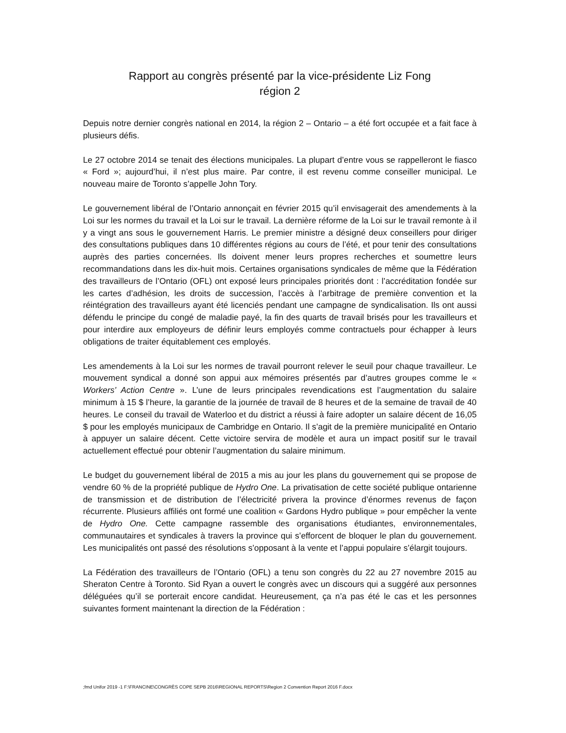Rapport au congrès présenté par la vice-présidente Liz Fong
région 2
Depuis notre dernier congrès national en 2014, la région 2 – Ontario – a été fort occupée et a fait face à plusieurs défis.
Le 27 octobre 2014 se tenait des élections municipales. La plupart d’entre vous se rappelleront le fiasco « Ford »; aujourd’hui, il n’est plus maire. Par contre, il est revenu comme conseiller municipal. Le nouveau maire de Toronto s’appelle John Tory.
Le gouvernement libéral de l’Ontario annonçait en février 2015 qu’il envisagerait des amendements à la Loi sur les normes du travail et la Loi sur le travail. La dernière réforme de la Loi sur le travail remonte à il y a vingt ans sous le gouvernement Harris. Le premier ministre a désigné deux conseillers pour diriger des consultations publiques dans 10 différentes régions au cours de l’été, et pour tenir des consultations auprès des parties concernées. Ils doivent mener leurs propres recherches et soumettre leurs recommandations dans les dix-huit mois. Certaines organisations syndicales de même que la Fédération des travailleurs de l’Ontario (OFL) ont exposé leurs principales priorités dont : l’accréditation fondée sur les cartes d’adhésion, les droits de succession, l’accès à l’arbitrage de première convention et la réintégration des travailleurs ayant été licenciés pendant une campagne de syndicalisation. Ils ont aussi défendu le principe du congé de maladie payé, la fin des quarts de travail brisés pour les travailleurs et pour interdire aux employeurs de définir leurs employés comme contractuels pour échapper à leurs obligations de traiter équitablement ces employés.
Les amendements à la Loi sur les normes de travail pourront relever le seuil pour chaque travailleur. Le mouvement syndical a donné son appui aux mémoires présentés par d’autres groupes comme le « Workers’ Action Centre ». L’une de leurs principales revendications est l’augmentation du salaire minimum à 15 $ l’heure, la garantie de la journée de travail de 8 heures et de la semaine de travail de 40 heures. Le conseil du travail de Waterloo et du district a réussi à faire adopter un salaire décent de 16,05 $ pour les employés municipaux de Cambridge en Ontario. Il s’agit de la première municipalité en Ontario à appuyer un salaire décent. Cette victoire servira de modèle et aura un impact positif sur le travail actuellement effectué pour obtenir l’augmentation du salaire minimum.
Le budget du gouvernement libéral de 2015 a mis au jour les plans du gouvernement qui se propose de vendre 60 % de la propriété publique de Hydro One. La privatisation de cette société publique ontarienne de transmission et de distribution de l’électricité privera la province d’énormes revenus de façon récurrente. Plusieurs affiliés ont formé une coalition « Gardons Hydro publique » pour empêcher la vente de Hydro One. Cette campagne rassemble des organisations étudiantes, environnementales, communautaires et syndicales à travers la province qui s’efforcent de bloquer le plan du gouvernement. Les municipalités ont passé des résolutions s’opposant à la vente et l’appui populaire s’élargit toujours.
La Fédération des travailleurs de l’Ontario (OFL) a tenu son congrès du 22 au 27 novembre 2015 au Sheraton Centre à Toronto. Sid Ryan a ouvert le congrès avec un discours qui a suggéré aux personnes déléguées qu’il se porterait encore candidat. Heureusement, ça n’a pas été le cas et les personnes suivantes forment maintenant la direction de la Fédération :
;fmd Unifor 2019 -1 F:\FRANCINE\CONGRÈS COPE SEPB 2016\REGIONAL REPORTS\Region 2 Convention Report 2016 F.docx